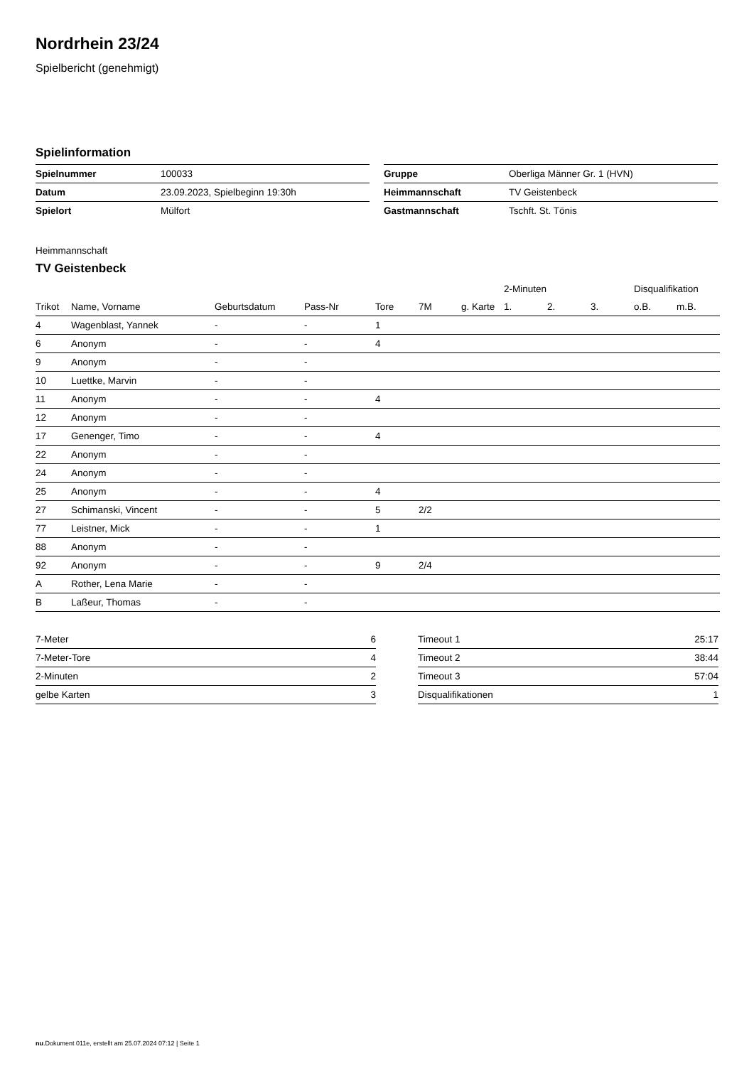Nordrhein 23/24
Spielbericht (genehmigt)
Spielinformation
| Spielnummer | 100033 |
| Datum | 23.09.2023, Spielbeginn 19:30h |
| Spielort | Mülfort |
| Gruppe | Oberliga Männer Gr. 1 (HVN) |
| Heimmannschaft | TV Geistenbeck |
| Gastmannschaft | Tschft. St. Tönis |
Heimmannschaft
TV Geistenbeck
| | | | | | | | 2-Minuten | | | Disqualifikation | |
| --- | --- | --- | --- | --- | --- | --- | --- | --- | --- | --- | --- |
| Trikot | Name, Vorname | Geburtsdatum | Pass-Nr | Tore | 7M | g. Karte | 1. | 2. | 3. | o.B. | m.B. |
| 4 | Wagenblast, Yannek | - | - | 1 | | | | | | | |
| 6 | Anonym | - | - | 4 | | | | | | | |
| 9 | Anonym | - | - | | | | | | | | |
| 10 | Luettke, Marvin | - | - | | | | | | | | |
| 11 | Anonym | - | - | 4 | | | | | | | |
| 12 | Anonym | - | - | | | | | | | | |
| 17 | Genenger, Timo | - | - | 4 | | | | | | | |
| 22 | Anonym | - | - | | | | | | | | |
| 24 | Anonym | - | - | | | | | | | | |
| 25 | Anonym | - | - | 4 | | | | | | | |
| 27 | Schimanski, Vincent | - | - | 5 | 2/2 | | | | | | |
| 77 | Leistner, Mick | - | - | 1 | | | | | | | |
| 88 | Anonym | - | - | | | | | | | | |
| 92 | Anonym | - | - | 9 | 2/4 | | | | | | |
| A | Rother, Lena Marie | - | - | | | | | | | | |
| B | Laßeur, Thomas | - | - | | | | | | | | |
| 7-Meter | 6 |
| 7-Meter-Tore | 4 |
| 2-Minuten | 2 |
| gelbe Karten | 3 |
| Timeout 1 | 25:17 |
| Timeout 2 | 38:44 |
| Timeout 3 | 57:04 |
| Disqualifikationen | 1 |
nu.Dokument 011e, erstellt am 25.07.2024 07:12 | Seite 1